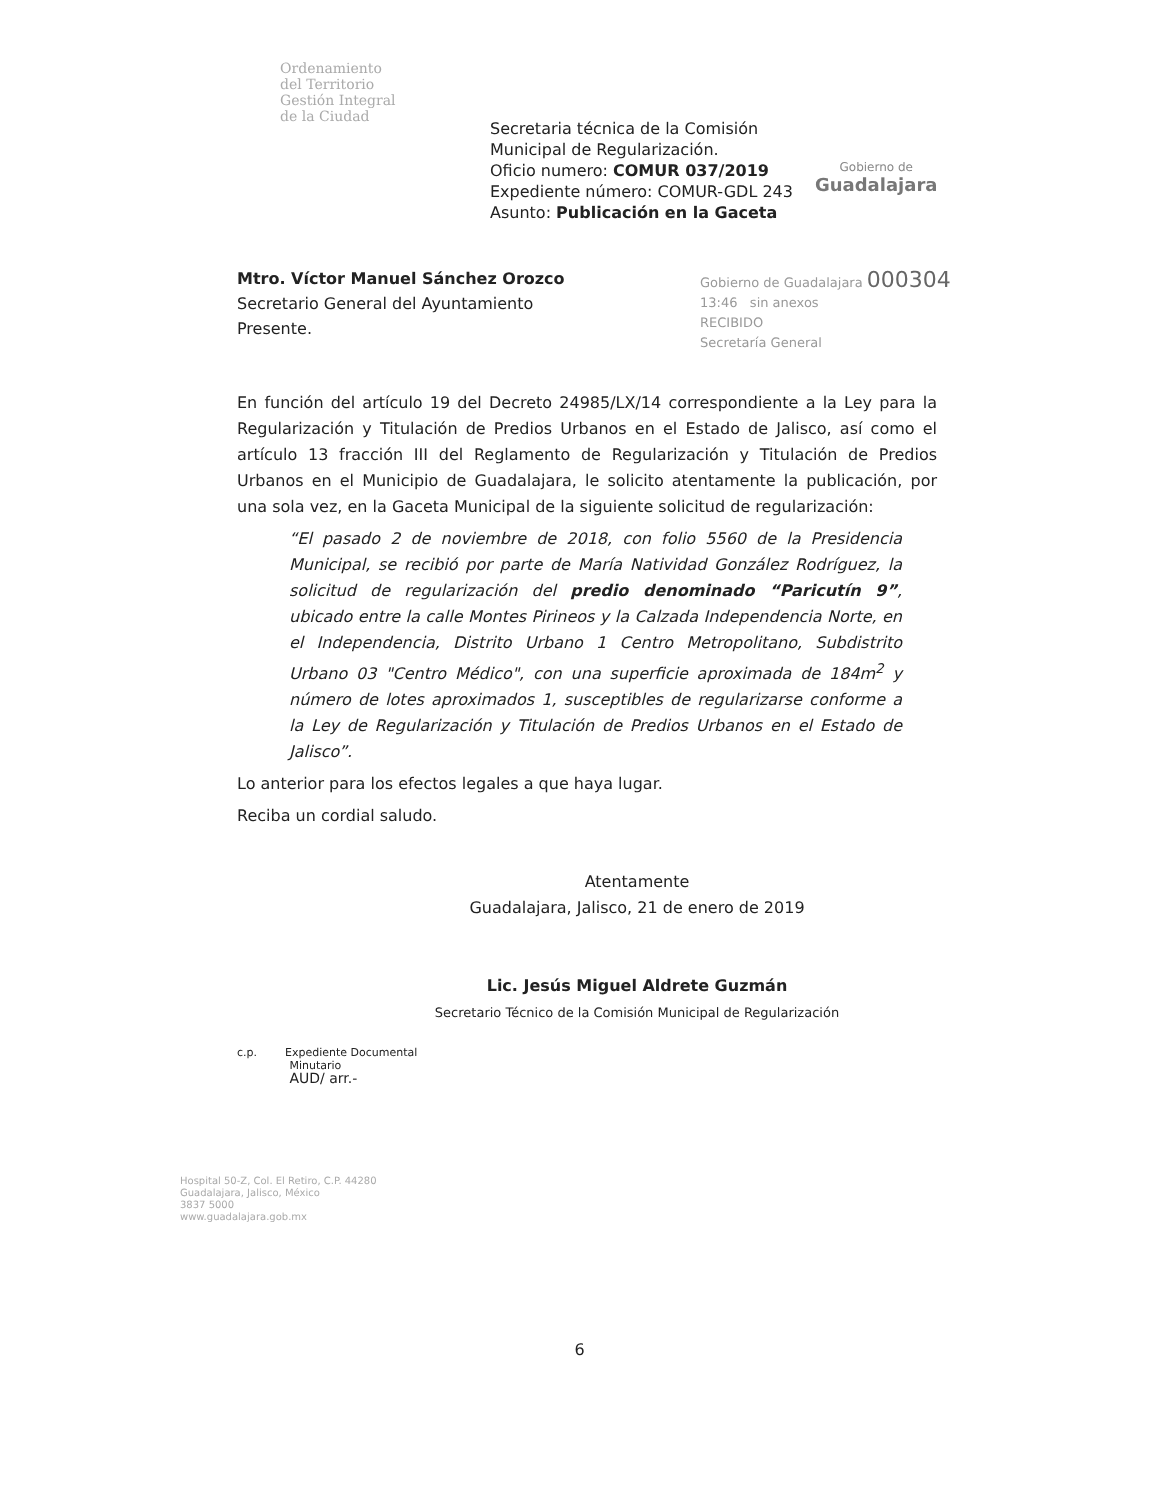Ordenamiento
del Territorio
Gestión Integral
de la Ciudad
Secretaria técnica de la Comisión
Municipal de Regularización.
Oficio numero: COMUR 037/2019
Expediente número: COMUR-GDL 243
Asunto: Publicación en la Gaceta
Gobierno de
Guadalajara
Mtro. Víctor Manuel Sánchez Orozco
Secretario General del Ayuntamiento
Presente.
Gobierno de Guadalajara 000304
13:46 sin anexos
RECIBIDO
Secretaría General
En función del artículo 19 del Decreto 24985/LX/14 correspondiente a la Ley para la Regularización y Titulación de Predios Urbanos en el Estado de Jalisco, así como el artículo 13 fracción III del Reglamento de Regularización y Titulación de Predios Urbanos en el Municipio de Guadalajara, le solicito atentamente la publicación, por una sola vez, en la Gaceta Municipal de la siguiente solicitud de regularización:
“El pasado 2 de noviembre de 2018, con folio 5560 de la Presidencia Municipal, se recibió por parte de María Natividad González Rodríguez, la solicitud de regularización del predio denominado “Paricutín 9”, ubicado entre la calle Montes Pirineos y la Calzada Independencia Norte, en el Independencia, Distrito Urbano 1 Centro Metropolitano, Subdistrito Urbano 03 "Centro Médico", con una superficie aproximada de 184m<sup>2</sup> y número de lotes aproximados 1, susceptibles de regularizarse conforme a la Ley de Regularización y Titulación de Predios Urbanos en el Estado de Jalisco”.
Lo anterior para los efectos legales a que haya lugar.
Reciba un cordial saludo.
Atentamente
Guadalajara, Jalisco, 21 de enero de 2019
Lic. Jesús Miguel Aldrete Guzmán
Secretario Técnico de la Comisión Municipal de Regularización
c.p. Expediente Documental
Minutario
AUD/ arr.-
Hospital 50-Z, Col. El Retiro, C.P. 44280
Guadalajara, Jalisco, México
3837 5000
www.guadalajara.gob.mx
6